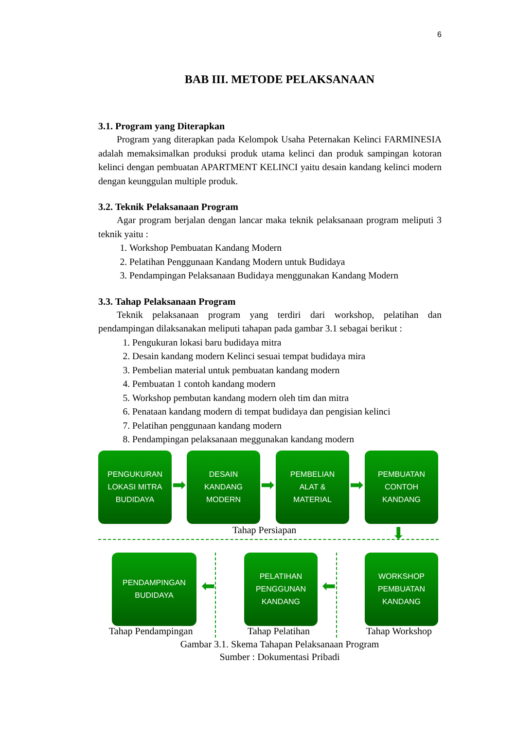6
BAB III. METODE PELAKSANAAN
3.1. Program yang Diterapkan
Program yang diterapkan pada Kelompok Usaha Peternakan Kelinci FARMINESIA adalah memaksimalkan produksi produk utama kelinci dan produk sampingan kotoran kelinci dengan pembuatan APARTMENT KELINCI yaitu desain kandang kelinci modern dengan keunggulan multiple produk.
3.2. Teknik Pelaksanaan Program
Agar program berjalan dengan lancar maka teknik pelaksanaan program meliputi 3 teknik yaitu :
1. Workshop Pembuatan Kandang Modern
2. Pelatihan Penggunaan Kandang Modern untuk Budidaya
3. Pendampingan Pelaksanaan Budidaya menggunakan Kandang Modern
3.3. Tahap Pelaksanaan Program
Teknik pelaksanaan program yang terdiri dari workshop, pelatihan dan pendampingan dilaksanakan meliputi tahapan pada gambar 3.1 sebagai berikut :
1. Pengukuran lokasi baru budidaya mitra
2. Desain kandang modern Kelinci sesuai tempat budidaya mira
3. Pembelian material untuk pembuatan kandang modern
4. Pembuatan 1 contoh kandang modern
5. Workshop pembutan kandang modern oleh tim dan mitra
6. Penataan kandang modern di tempat budidaya dan pengisian kelinci
7. Pelatihan penggunaan kandang modern
8. Pendampingan pelaksanaan meggunakan kandang modern
PENGUKURAN
LOKASI MITRA
BUDIDAYA
➡
DESAIN
KANDANG
MODERN
➡
PEMBELIAN
ALAT &
MATERIAL
➡
PEMBUATAN
CONTOH
KANDANG
Tahap Persiapan ⬇
PENDAMPINGAN
BUDIDAYA
⬅
PELATIHAN
PENGGUNAN
KANDANG
⬅
WORKSHOP
PEMBUATAN
KANDANG
Tahap Pendampingan Tahap Pelatihan Tahap Workshop
Gambar 3.1. Skema Tahapan Pelaksanaan Program
Sumber : Dokumentasi Pribadi